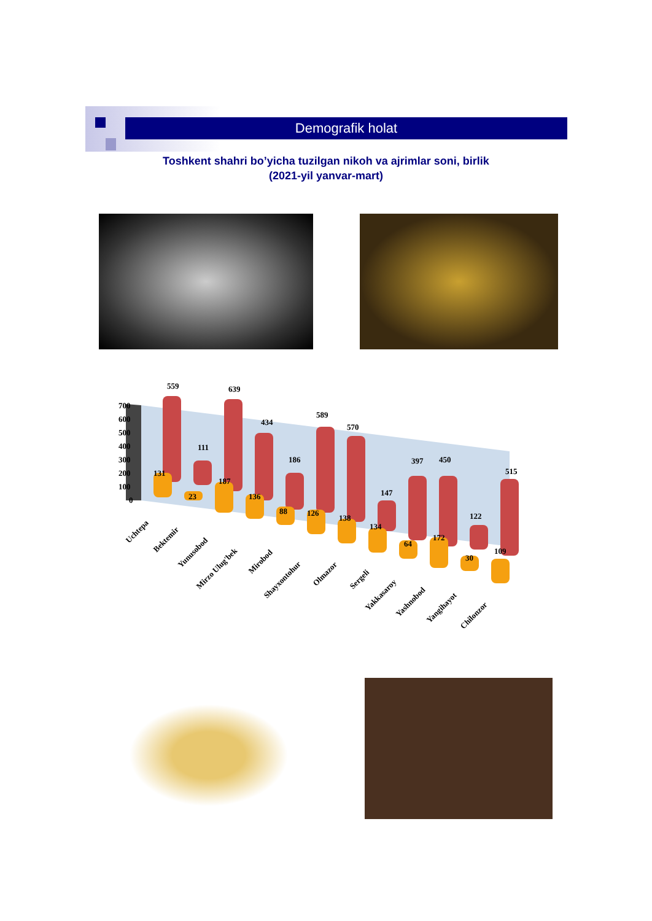Demografik holat
Toshkent shahri bo’yicha tuzilgan nikoh va ajrimlar soni, birlik
(2021-yil yanvar-mart)
700
600
500
400
300
200
100
0
559
131
111
23
639
187
434
136
186
88
589
126
570
138
147
134
397
64
450
172
122
30
515
109
Uchtepa
Bektemir
Yunusobod
Mirzo Ulug'bek
Mirobod
Shayxontohur
Olmazor
Sergeli
Yakkasaroy
Yashnobod
Yangihayot
Chilonzor